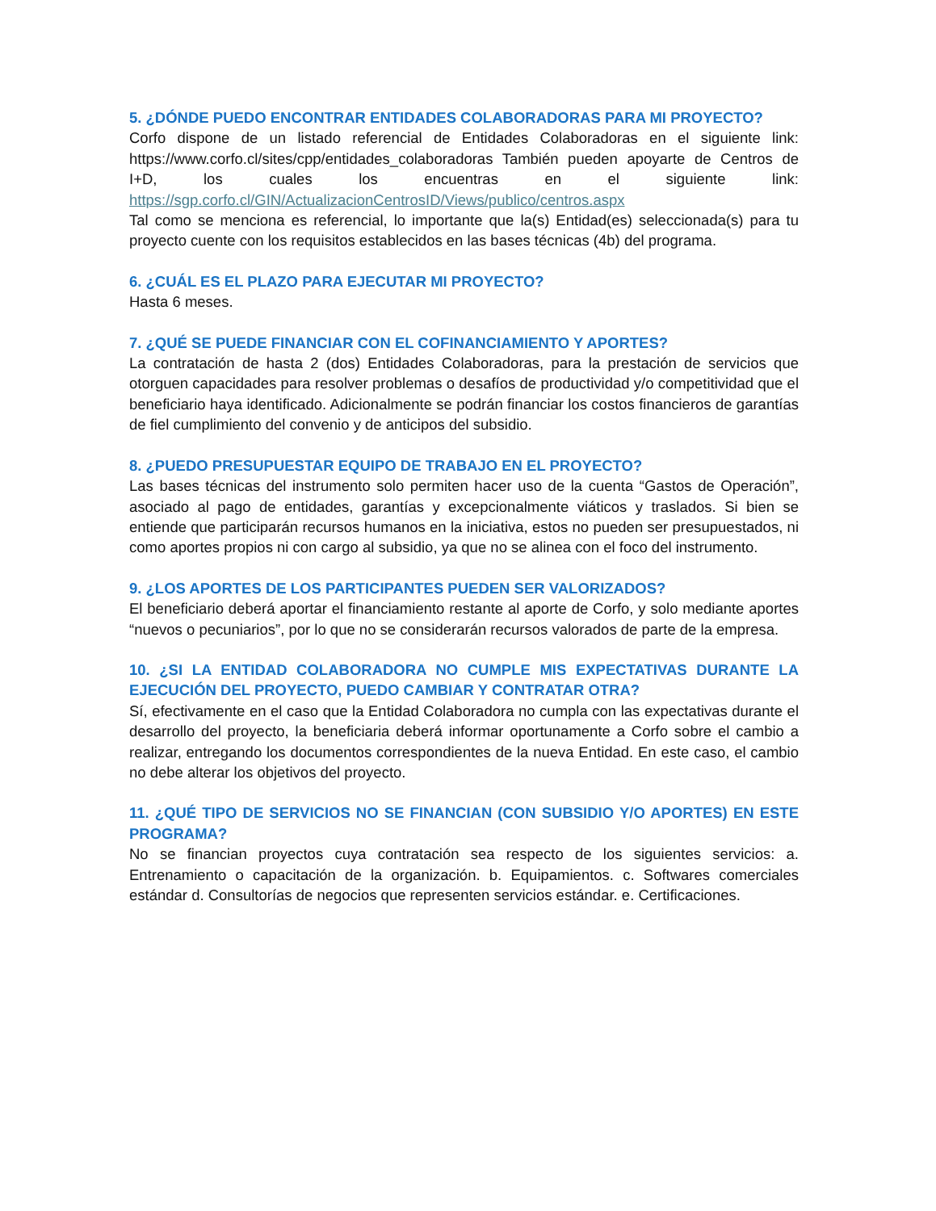5. ¿DÓNDE PUEDO ENCONTRAR ENTIDADES COLABORADORAS PARA MI PROYECTO?
Corfo dispone de un listado referencial de Entidades Colaboradoras en el siguiente link: https://www.corfo.cl/sites/cpp/entidades_colaboradoras También pueden apoyarte de Centros de I+D, los cuales los encuentras en el siguiente link: https://sgp.corfo.cl/GIN/ActualizacionCentrosID/Views/publico/centros.aspx
Tal como se menciona es referencial, lo importante que la(s) Entidad(es) seleccionada(s) para tu proyecto cuente con los requisitos establecidos en las bases técnicas (4b) del programa.
6. ¿CUÁL ES EL PLAZO PARA EJECUTAR MI PROYECTO?
Hasta 6 meses.
7. ¿QUÉ SE PUEDE FINANCIAR CON EL COFINANCIAMIENTO Y APORTES?
La contratación de hasta 2 (dos) Entidades Colaboradoras, para la prestación de servicios que otorguen capacidades para resolver problemas o desafíos de productividad y/o competitividad que el beneficiario haya identificado. Adicionalmente se podrán financiar los costos financieros de garantías de fiel cumplimiento del convenio y de anticipos del subsidio.
8. ¿PUEDO PRESUPUESTAR EQUIPO DE TRABAJO EN EL PROYECTO?
Las bases técnicas del instrumento solo permiten hacer uso de la cuenta “Gastos de Operación”, asociado al pago de entidades, garantías y excepcionalmente viáticos y traslados. Si bien se entiende que participarán recursos humanos en la iniciativa, estos no pueden ser presupuestados, ni como aportes propios ni con cargo al subsidio, ya que no se alinea con el foco del instrumento.
9. ¿LOS APORTES DE LOS PARTICIPANTES PUEDEN SER VALORIZADOS?
El beneficiario deberá aportar el financiamiento restante al aporte de Corfo, y solo mediante aportes “nuevos o pecuniarios”, por lo que no se considerarán recursos valorados de parte de la empresa.
10. ¿SI LA ENTIDAD COLABORADORA NO CUMPLE MIS EXPECTATIVAS DURANTE LA EJECUCIÓN DEL PROYECTO, PUEDO CAMBIAR Y CONTRATAR OTRA?
Sí, efectivamente en el caso que la Entidad Colaboradora no cumpla con las expectativas durante el desarrollo del proyecto, la beneficiaria deberá informar oportunamente a Corfo sobre el cambio a realizar, entregando los documentos correspondientes de la nueva Entidad. En este caso, el cambio no debe alterar los objetivos del proyecto.
11. ¿QUÉ TIPO DE SERVICIOS NO SE FINANCIAN (CON SUBSIDIO Y/O APORTES) EN ESTE PROGRAMA?
No se financian proyectos cuya contratación sea respecto de los siguientes servicios: a. Entrenamiento o capacitación de la organización. b. Equipamientos. c. Softwares comerciales estándar d. Consultorías de negocios que representen servicios estándar. e. Certificaciones.